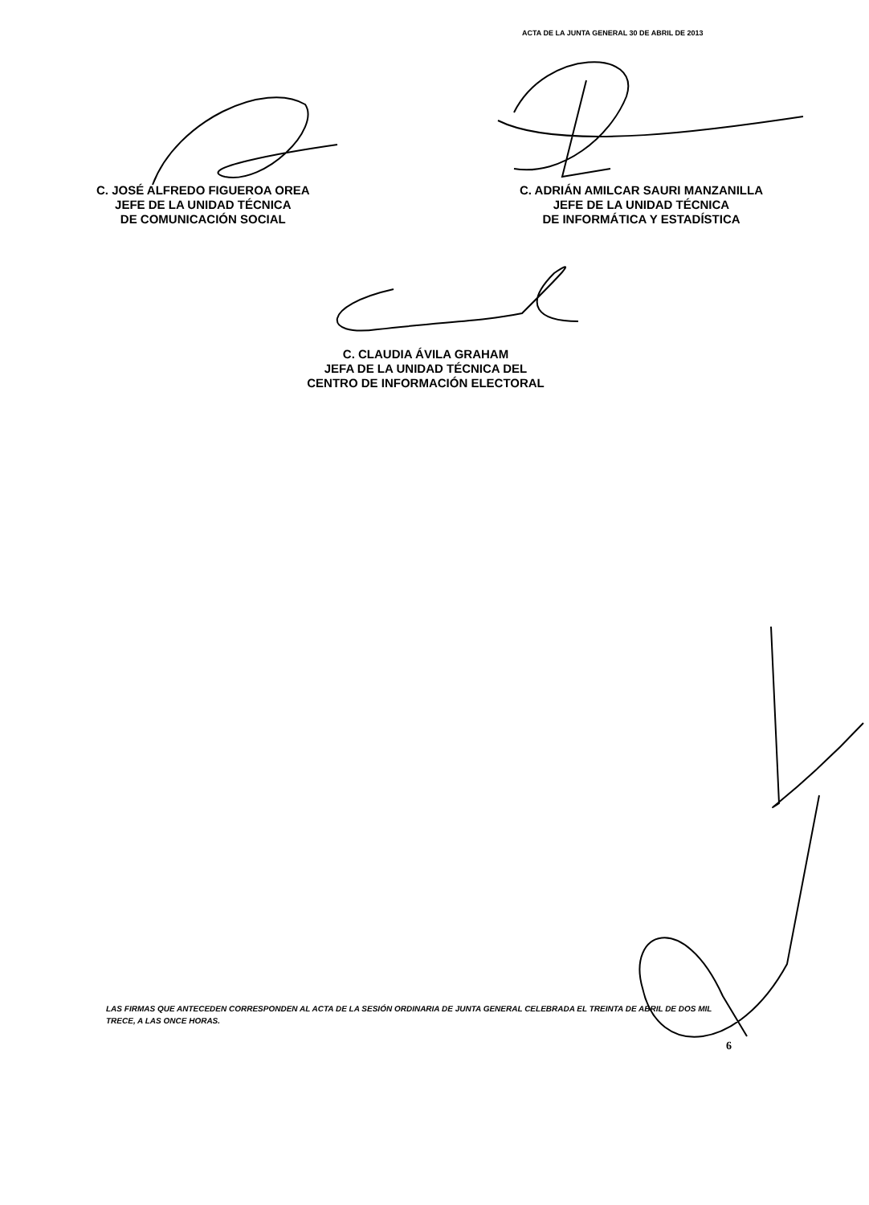ACTA DE LA JUNTA GENERAL 30 DE ABRIL DE 2013
C. JOSÉ ALFREDO FIGUEROA OREA
JEFE DE LA UNIDAD TÉCNICA
DE COMUNICACIÓN SOCIAL
C. ADRIÁN AMILCAR SAURI MANZANILLA
JEFE DE LA UNIDAD TÉCNICA
DE INFORMÁTICA Y ESTADÍSTICA
C. CLAUDIA ÁVILA GRAHAM
JEFA DE LA UNIDAD TÉCNICA DEL
CENTRO DE INFORMACIÓN ELECTORAL
LAS FIRMAS QUE ANTECEDEN CORRESPONDEN AL ACTA DE LA SESIÓN ORDINARIA DE JUNTA GENERAL CELEBRADA EL TREINTA DE ABRIL DE DOS MIL TRECE, A LAS ONCE HORAS.
6